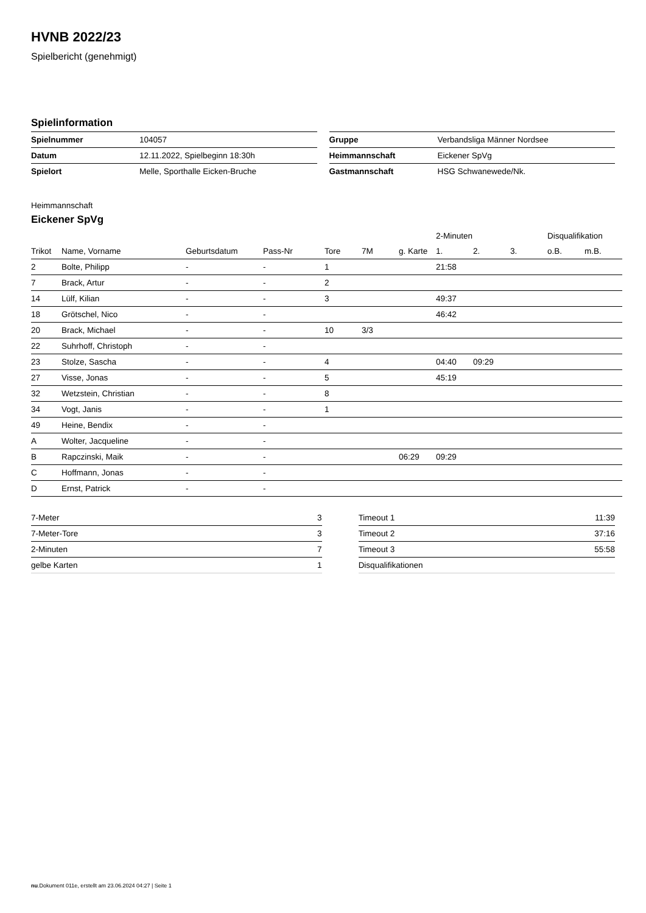HVNB 2022/23
Spielbericht (genehmigt)
Spielinformation
| Spielnummer | 104057 |
| Datum | 12.11.2022, Spielbeginn 18:30h |
| Spielort | Melle, Sporthalle Eicken-Bruche |
| Gruppe | Verbandsliga Männer Nordsee |
| Heimmannschaft | Eickener SpVg |
| Gastmannschaft | HSG Schwanewede/Nk. |
Heimmannschaft
Eickener SpVg
| | | | | | | | 2-Minuten | | | Disqualifikation | |
| --- | --- | --- | --- | --- | --- | --- | --- | --- | --- | --- | --- |
| Trikot | Name, Vorname | Geburtsdatum | Pass-Nr | Tore | 7M | g. Karte | 1. | 2. | 3. | o.B. | m.B. |
| 2 | Bolte, Philipp | - | - | 1 | | | 21:58 | | | | |
| 7 | Brack, Artur | - | - | 2 | | | | | | | |
| 14 | Lülf, Kilian | - | - | 3 | | | 49:37 | | | | |
| 18 | Grötschel, Nico | - | - | | | | 46:42 | | | | |
| 20 | Brack, Michael | - | - | 10 | 3/3 | | | | | | |
| 22 | Suhrhoff, Christoph | - | - | | | | | | | | |
| 23 | Stolze, Sascha | - | - | 4 | | | 04:40 | 09:29 | | | |
| 27 | Visse, Jonas | - | - | 5 | | | 45:19 | | | | |
| 32 | Wetzstein, Christian | - | - | 8 | | | | | | | |
| 34 | Vogt, Janis | - | - | 1 | | | | | | | |
| 49 | Heine, Bendix | - | - | | | | | | | | |
| A | Wolter, Jacqueline | - | - | | | | | | | | |
| B | Rapczinski, Maik | - | - | | | 06:29 | 09:29 | | | | |
| C | Hoffmann, Jonas | - | - | | | | | | | | |
| D | Ernst, Patrick | - | - | | | | | | | | |
| 7-Meter | 3 |
| 7-Meter-Tore | 3 |
| 2-Minuten | 7 |
| gelbe Karten | 1 |
| Timeout 1 | 11:39 |
| Timeout 2 | 37:16 |
| Timeout 3 | 55:58 |
| Disqualifikationen | |
nu.Dokument 011e, erstellt am 23.06.2024 04:27 | Seite 1